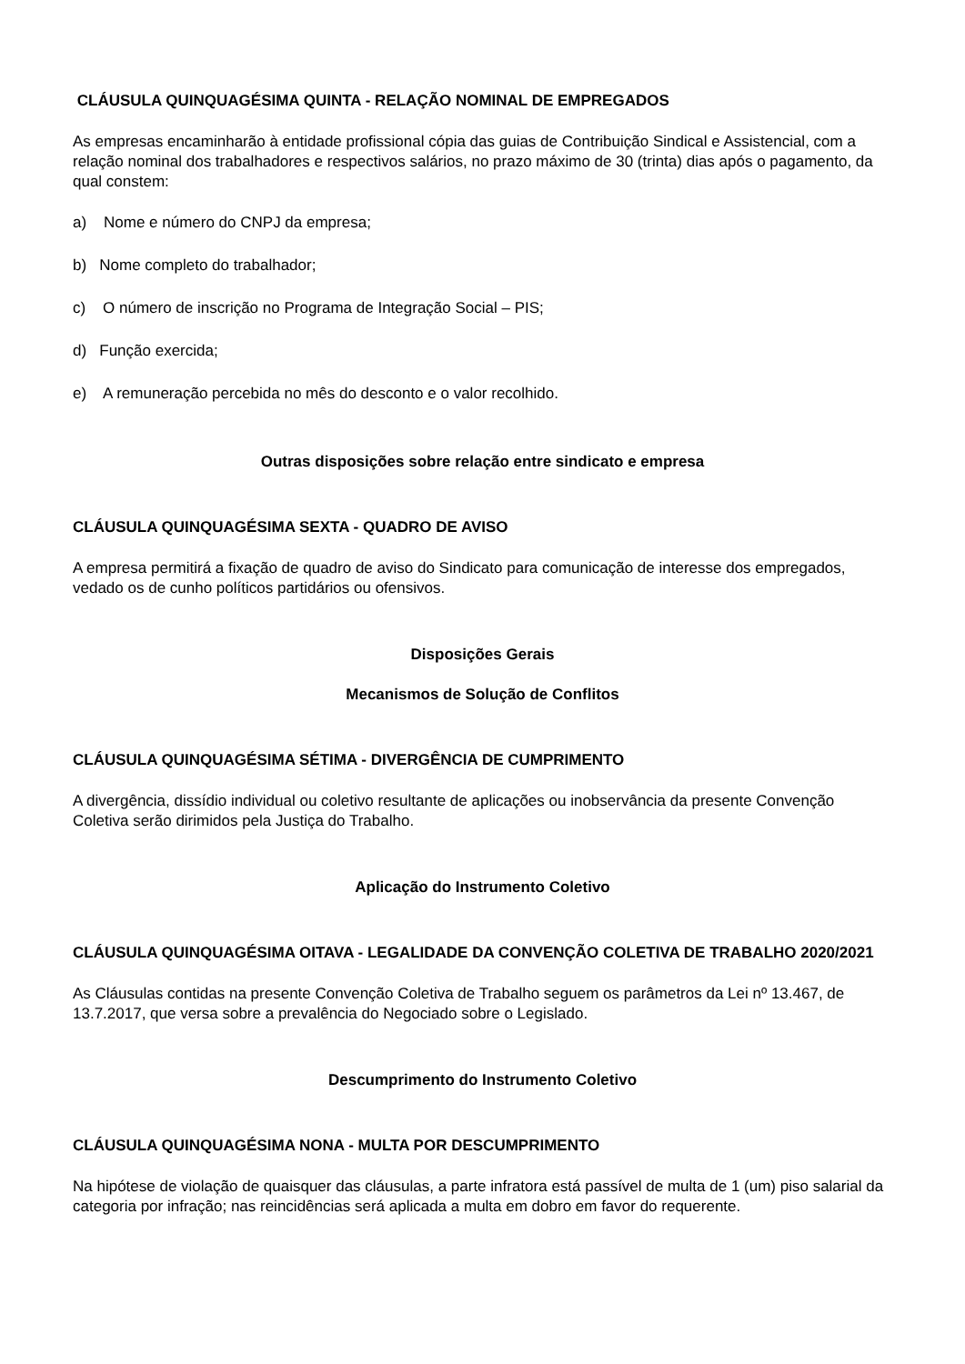CLÁUSULA QUINQUAGÉSIMA QUINTA - RELAÇÃO NOMINAL DE EMPREGADOS
As empresas encaminharão à entidade profissional cópia das guias de Contribuição Sindical e Assistencial, com a relação nominal dos trabalhadores e respectivos salários, no prazo máximo de 30 (trinta) dias após o pagamento, da qual constem:
a) Nome e número do CNPJ da empresa;
b) Nome completo do trabalhador;
c) O número de inscrição no Programa de Integração Social – PIS;
d) Função exercida;
e) A remuneração percebida no mês do desconto e o valor recolhido.
Outras disposições sobre relação entre sindicato e empresa
CLÁUSULA QUINQUAGÉSIMA SEXTA - QUADRO DE AVISO
A empresa permitirá a fixação de quadro de aviso do Sindicato para comunicação de interesse dos empregados, vedado os de cunho políticos partidários ou ofensivos.
Disposições Gerais
Mecanismos de Solução de Conflitos
CLÁUSULA QUINQUAGÉSIMA SÉTIMA - DIVERGÊNCIA DE CUMPRIMENTO
A divergência, dissídio individual ou coletivo resultante de aplicações ou inobservância da presente Convenção Coletiva serão dirimidos pela Justiça do Trabalho.
Aplicação do Instrumento Coletivo
CLÁUSULA QUINQUAGÉSIMA OITAVA - LEGALIDADE DA CONVENÇÃO COLETIVA DE TRABALHO 2020/2021
As Cláusulas contidas na presente Convenção Coletiva de Trabalho seguem os parâmetros da Lei nº 13.467, de 13.7.2017, que versa sobre a prevalência do Negociado sobre o Legislado.
Descumprimento do Instrumento Coletivo
CLÁUSULA QUINQUAGÉSIMA NONA - MULTA POR DESCUMPRIMENTO
Na hipótese de violação de quaisquer das cláusulas, a parte infratora está passível de multa de 1 (um) piso salarial da categoria por infração; nas reincidências será aplicada a multa em dobro em favor do requerente.